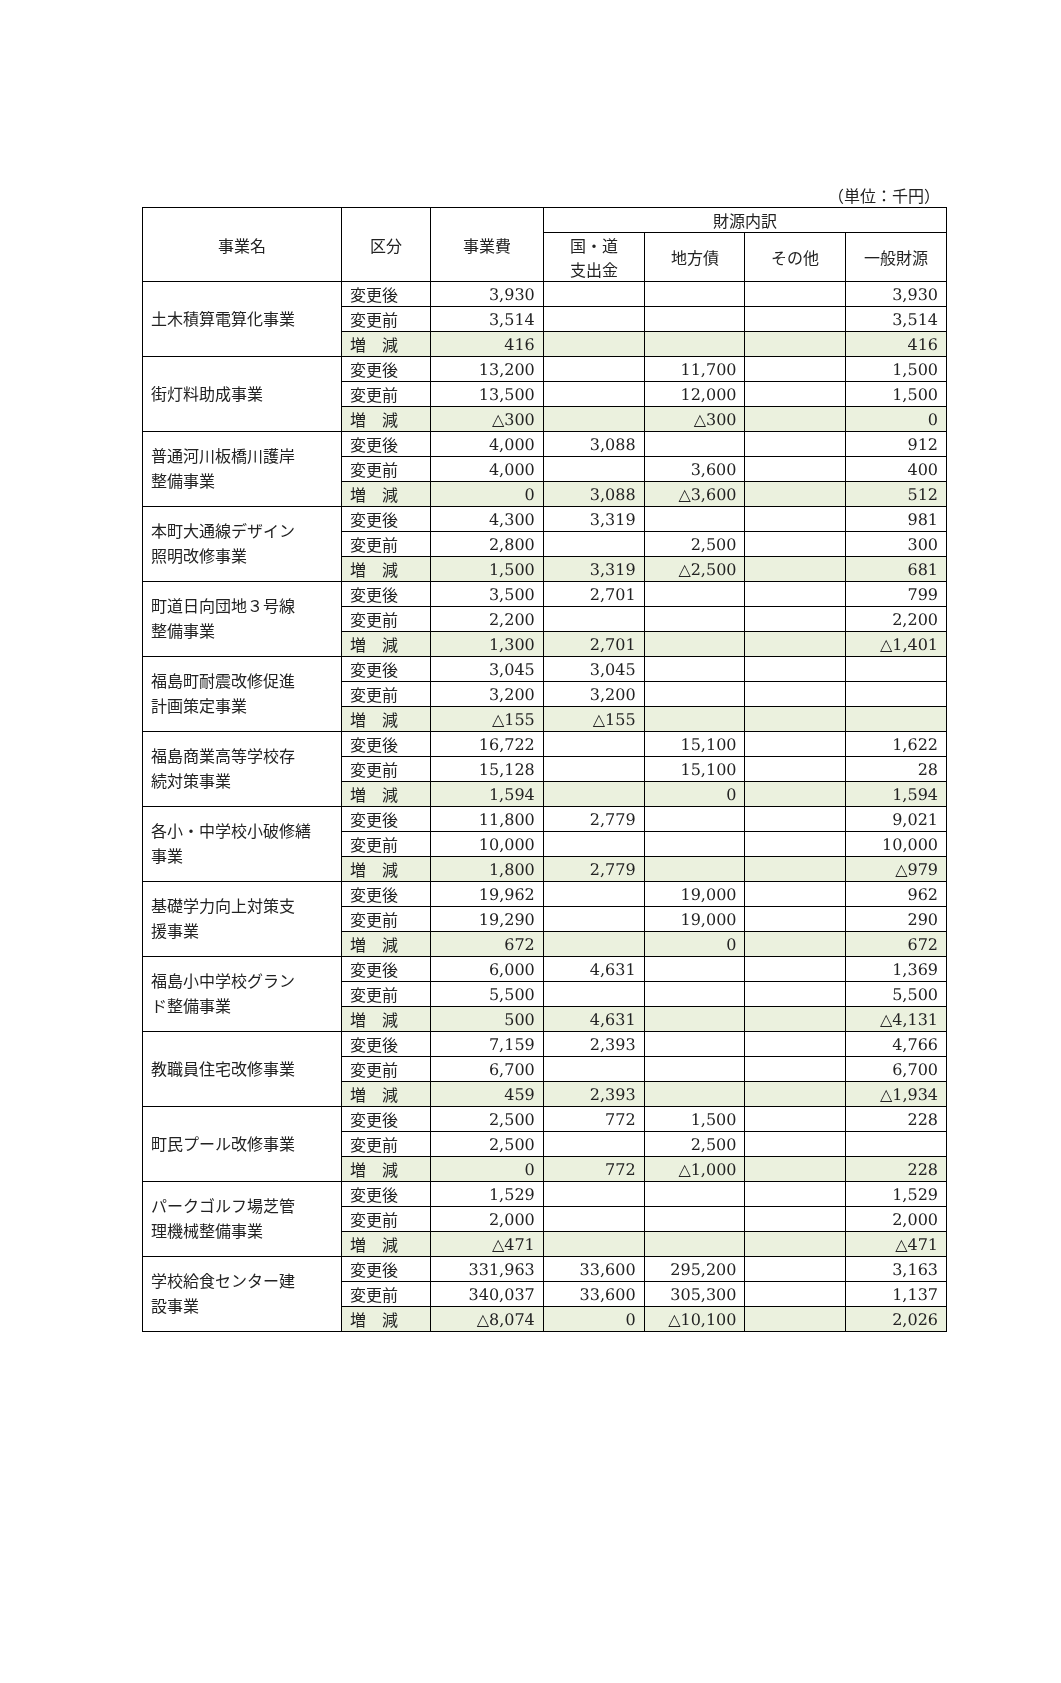（単位：千円）
| 事業名 | 区分 | 事業費 | 財源内訳 | | | |
| --- | --- | --- | --- | --- | --- | --- |
| | | | 国・道 支出金 | 地方債 | その他 | 一般財源 |
| 土木積算電算化事業 | 変更後 | 3,930 | | | | 3,930 |
| | 変更前 | 3,514 | | | | 3,514 |
| | 増 減 | 416 | | | | 416 |
| 街灯料助成事業 | 変更後 | 13,200 | | 11,700 | | 1,500 |
| | 変更前 | 13,500 | | 12,000 | | 1,500 |
| | 増 減 | △300 | | △300 | | 0 |
| 普通河川板橋川護岸 整備事業 | 変更後 | 4,000 | 3,088 | | | 912 |
| | 変更前 | 4,000 | | 3,600 | | 400 |
| | 増 減 | 0 | 3,088 | △3,600 | | 512 |
| 本町大通線デザイン 照明改修事業 | 変更後 | 4,300 | 3,319 | | | 981 |
| | 変更前 | 2,800 | | 2,500 | | 300 |
| | 増 減 | 1,500 | 3,319 | △2,500 | | 681 |
| 町道日向団地３号線 整備事業 | 変更後 | 3,500 | 2,701 | | | 799 |
| | 変更前 | 2,200 | | | | 2,200 |
| | 増 減 | 1,300 | 2,701 | | | △1,401 |
| 福島町耐震改修促進 計画策定事業 | 変更後 | 3,045 | 3,045 | | | |
| | 変更前 | 3,200 | 3,200 | | | |
| | 増 減 | △155 | △155 | | | |
| 福島商業高等学校存 続対策事業 | 変更後 | 16,722 | | 15,100 | | 1,622 |
| | 変更前 | 15,128 | | 15,100 | | 28 |
| | 増 減 | 1,594 | | 0 | | 1,594 |
| 各小・中学校小破修繕 事業 | 変更後 | 11,800 | 2,779 | | | 9,021 |
| | 変更前 | 10,000 | | | | 10,000 |
| | 増 減 | 1,800 | 2,779 | | | △979 |
| 基礎学力向上対策支 援事業 | 変更後 | 19,962 | | 19,000 | | 962 |
| | 変更前 | 19,290 | | 19,000 | | 290 |
| | 増 減 | 672 | | 0 | | 672 |
| 福島小中学校グラン ド整備事業 | 変更後 | 6,000 | 4,631 | | | 1,369 |
| | 変更前 | 5,500 | | | | 5,500 |
| | 増 減 | 500 | 4,631 | | | △4,131 |
| 教職員住宅改修事業 | 変更後 | 7,159 | 2,393 | | | 4,766 |
| | 変更前 | 6,700 | | | | 6,700 |
| | 増 減 | 459 | 2,393 | | | △1,934 |
| 町民プール改修事業 | 変更後 | 2,500 | 772 | 1,500 | | 228 |
| | 変更前 | 2,500 | | 2,500 | | |
| | 増 減 | 0 | 772 | △1,000 | | 228 |
| パークゴルフ場芝管 理機械整備事業 | 変更後 | 1,529 | | | | 1,529 |
| | 変更前 | 2,000 | | | | 2,000 |
| | 増 減 | △471 | | | | △471 |
| 学校給食センター建 設事業 | 変更後 | 331,963 | 33,600 | 295,200 | | 3,163 |
| | 変更前 | 340,037 | 33,600 | 305,300 | | 1,137 |
| | 増 減 | △8,074 | 0 | △10,100 | | 2,026 |